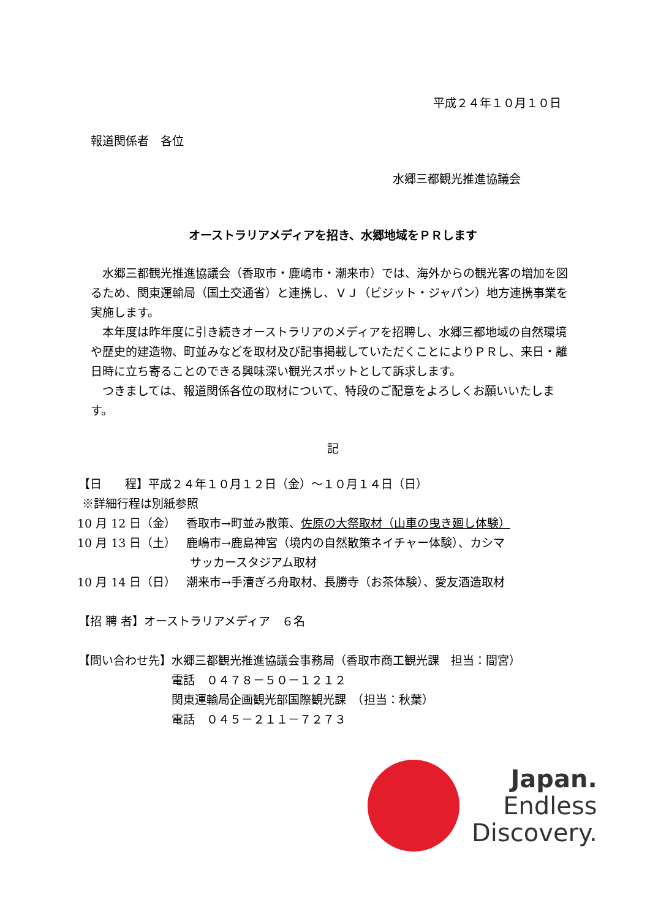平成２４年１０月１０日
報道関係者　各位
水郷三都観光推進協議会
オーストラリアメディアを招き、水郷地域をＰＲします
水郷三都観光推進協議会（香取市・鹿嶋市・潮来市）では、海外からの観光客の増加を図るため、関東運輸局（国土交通省）と連携し、ＶＪ（ビジット・ジャパン）地方連携事業を実施します。
本年度は昨年度に引き続きオーストラリアのメディアを招聘し、水郷三都地域の自然環境や歴史的建造物、町並みなどを取材及び記事掲載していただくことによりＰＲし、来日・離日時に立ち寄ることのできる興味深い観光スポットとして訴求します。
つきましては、報道関係各位の取材について、特段のご配意をよろしくお願いいたします。
記
【日　　程】平成２４年１０月１２日（金）～１０月１４日（日）
※詳細行程は別紙参照
10 月 12 日（金） 香取市→町並み散策、佐原の大祭取材（山車の曳き廻し体験）
10 月 13 日（土） 鹿嶋市→鹿島神宮（境内の自然散策ネイチャー体験）、カシマ
サッカースタジアム取材
10 月 14 日（日） 潮来市→手漕ぎろ舟取材、長勝寺（お茶体験）、愛友酒造取材
【招 聘 者】オーストラリアメディア　６名
【問い合わせ先】 水郷三都観光推進協議会事務局（香取市商工観光課　担当：間宮）
電話　０４７８－５０－１２１２
関東運輸局企画観光部国際観光課　（担当：秋葉）
電話　０４５－２１１－７２７３
Japan.
Endless
Discovery.